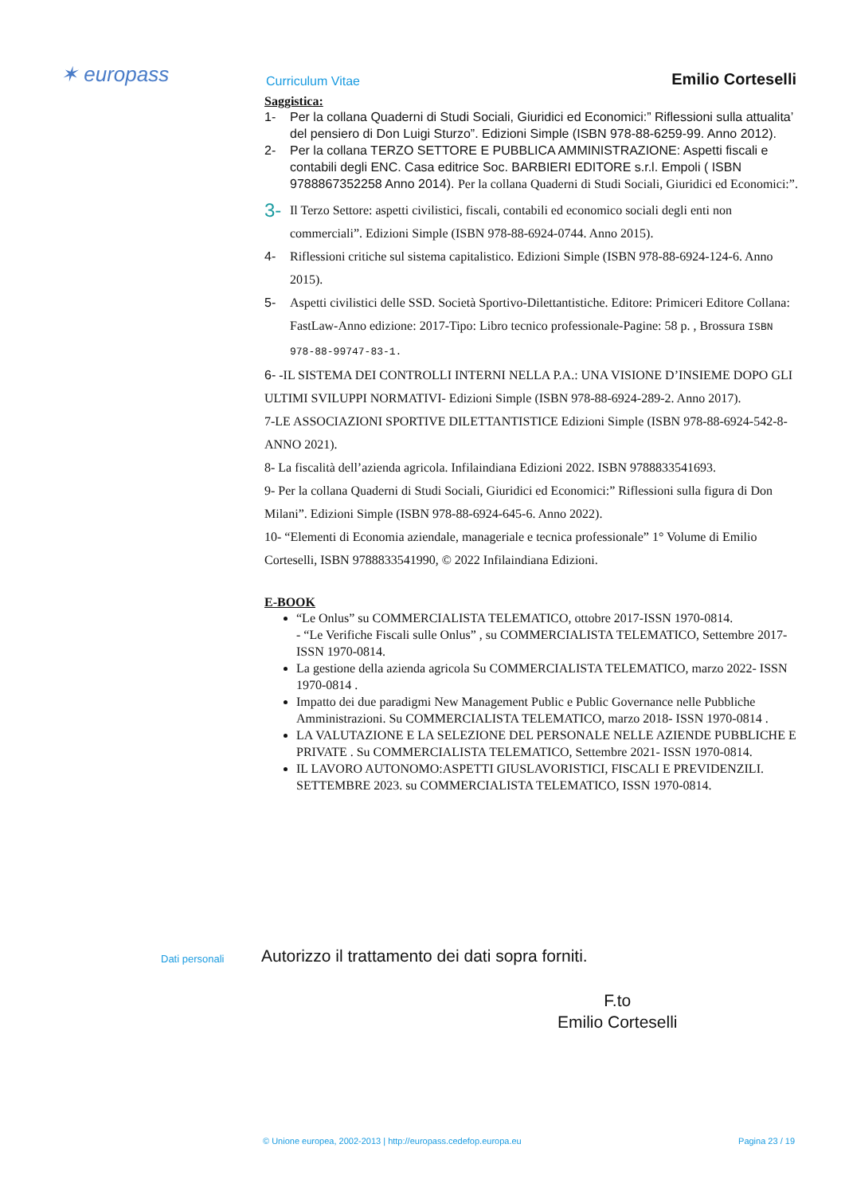✶ europass Curriculum Vitae Emilio Corteselli
Saggistica:
1- Per la collana Quaderni di Studi Sociali, Giuridici ed Economici:” Riflessioni sulla attualita’ del pensiero di Don Luigi Sturzo”. Edizioni Simple (ISBN 978-88-6259-99. Anno 2012).
2- Per la collana TERZO SETTORE E PUBBLICA AMMINISTRAZIONE: Aspetti fiscali e contabili degli ENC. Casa editrice Soc. BARBIERI EDITORE s.r.l. Empoli ( ISBN 9788867352258 Anno 2014). Per la collana Quaderni di Studi Sociali, Giuridici ed Economici:”.
3- Il Terzo Settore: aspetti civilistici, fiscali, contabili ed economico sociali degli enti non commerciali”. Edizioni Simple (ISBN 978-88-6924-0744. Anno 2015).
4- Riflessioni critiche sul sistema capitalistico. Edizioni Simple (ISBN 978-88-6924-124-6. Anno 2015).
5- Aspetti civilistici delle SSD. Società Sportivo-Dilettantistiche. Editore: Primiceri Editore Collana: FastLaw-Anno edizione: 2017-Tipo: Libro tecnico professionale-Pagine: 58 p. , Brossura ISBN 978-88-99747-83-1.
6- -IL SISTEMA DEI CONTROLLI INTERNI NELLA P.A.: UNA VISIONE D’INSIEME DOPO GLI ULTIMI SVILUPPI NORMATIVI- Edizioni Simple (ISBN 978-88-6924-289-2. Anno 2017).
7-LE ASSOCIAZIONI SPORTIVE DILETTANTISTICE Edizioni Simple (ISBN 978-88-6924-542-8- ANNO 2021).
8- La fiscalità dell’azienda agricola. Infilaindiana Edizioni 2022. ISBN 9788833541693.
9- Per la collana Quaderni di Studi Sociali, Giuridici ed Economici:” Riflessioni sulla figura di Don Milani”. Edizioni Simple (ISBN 978-88-6924-645-6. Anno 2022).
10- “Elementi di Economia aziendale, manageriale e tecnica professionale” 1° Volume di Emilio Corteselli, ISBN 9788833541990, © 2022 Infilaindiana Edizioni.
E-BOOK
“Le Onlus” su COMMERCIALISTA TELEMATICO, ottobre 2017-ISSN 1970-0814.
- “Le Verifiche Fiscali sulle Onlus” , su COMMERCIALISTA TELEMATICO, Settembre 2017- ISSN 1970-0814.
La gestione della azienda agricola Su COMMERCIALISTA TELEMATICO, marzo 2022- ISSN 1970-0814 .
Impatto dei due paradigmi New Management Public e Public Governance nelle Pubbliche Amministrazioni. Su COMMERCIALISTA TELEMATICO, marzo 2018- ISSN 1970-0814 .
LA VALUTAZIONE E LA SELEZIONE DEL PERSONALE NELLE AZIENDE PUBBLICHE E PRIVATE . Su COMMERCIALISTA TELEMATICO, Settembre 2021- ISSN 1970-0814.
IL LAVORO AUTONOMO:ASPETTI GIUSLAVORISTICI, FISCALI E PREVIDENZILI. SETTEMBRE 2023. su COMMERCIALISTA TELEMATICO, ISSN 1970-0814.
Dati personali
Autorizzo il trattamento dei dati sopra forniti.
F.to
Emilio Corteselli
© Unione europea, 2002-2013 | http://europass.cedefop.europa.eu Pagina 23 / 19